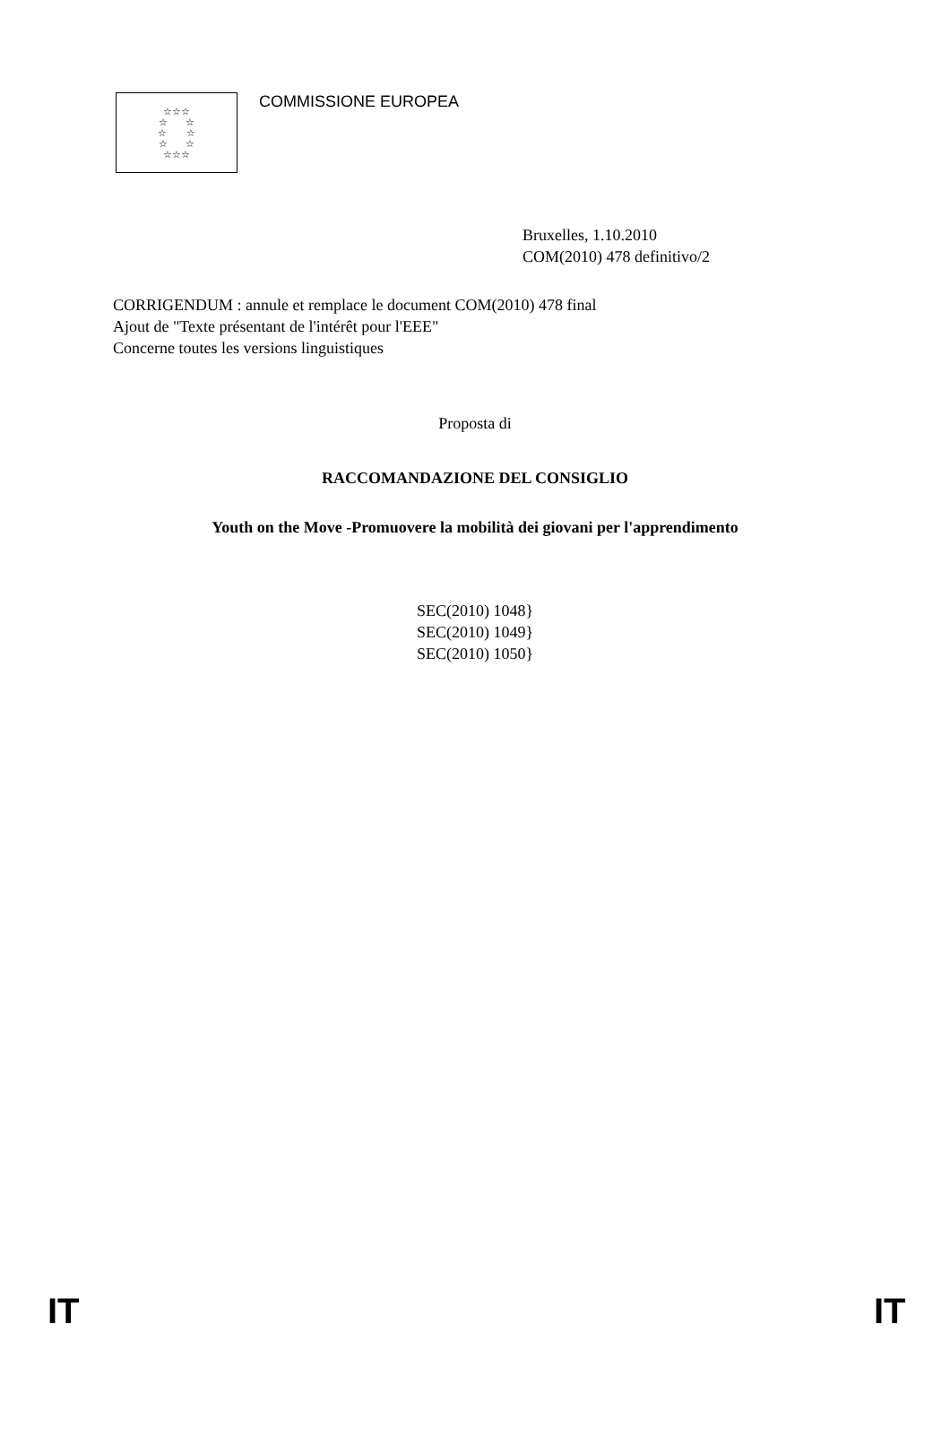☆☆☆
☆ ☆
☆ ☆
☆ ☆
☆☆☆
COMMISSIONE EUROPEA
Bruxelles, 1.10.2010
COM(2010) 478 definitivo/2
CORRIGENDUM : annule et remplace le document COM(2010) 478 final
Ajout de "Texte présentant de l'intérêt pour l'EEE"
Concerne toutes les versions linguistiques
Proposta di
RACCOMANDAZIONE DEL CONSIGLIO
Youth on the Move -Promuovere la mobilità dei giovani per l'apprendimento
SEC(2010) 1048}
SEC(2010) 1049}
SEC(2010) 1050}
IT IT